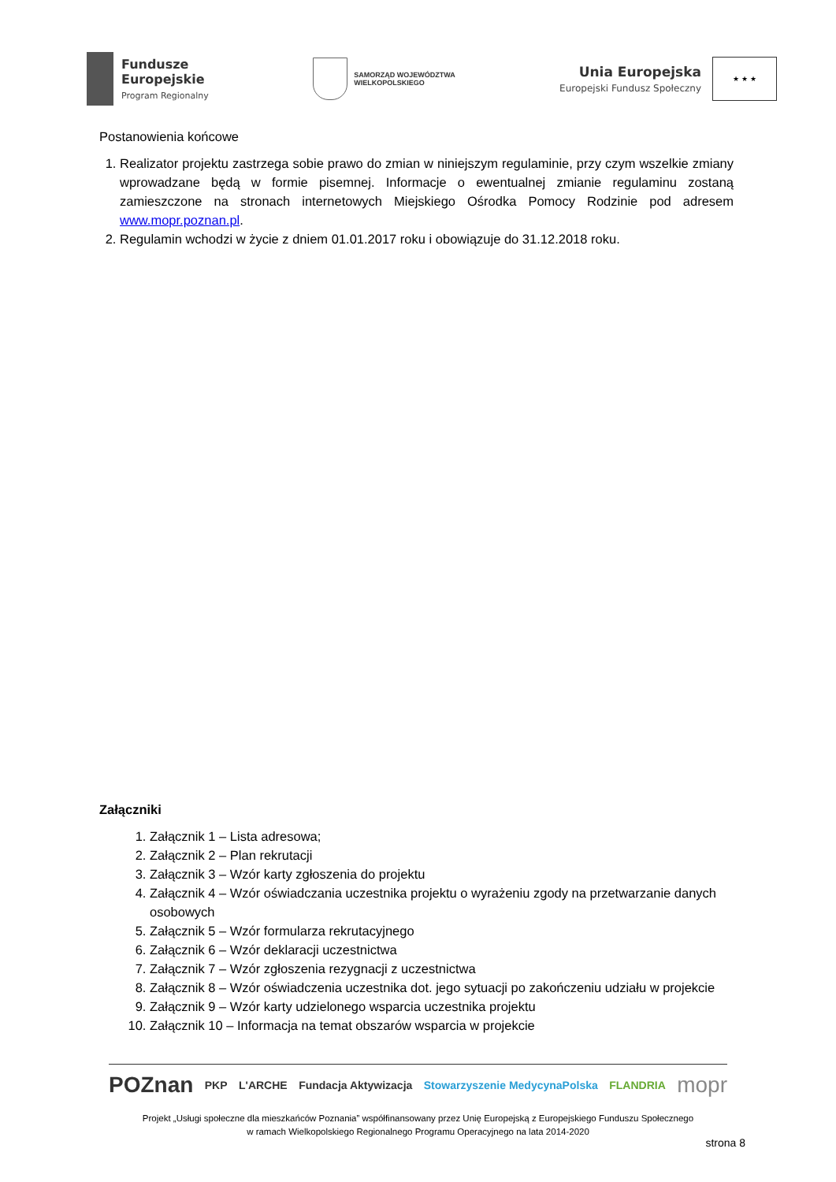Fundusze
Europejskie
Program Regionalny
SAMORZĄD WOJEWÓDZTWA
WIELKOPOLSKIEGO
Unia Europejska
Europejski Fundusz Społeczny
★ ★ ★
Postanowienia końcowe
1. Realizator projektu zastrzega sobie prawo do zmian w niniejszym regulaminie, przy czym wszelkie zmiany wprowadzane będą w formie pisemnej. Informacje o ewentualnej zmianie regulaminu zostaną zamieszczone na stronach internetowych Miejskiego Ośrodka Pomocy Rodzinie pod adresem www.mopr.poznan.pl.
2. Regulamin wchodzi w życie z dniem 01.01.2017 roku i obowiązuje do 31.12.2018 roku.
Załączniki
1. Załącznik 1 – Lista adresowa;
2. Załącznik 2 – Plan rekrutacji
3. Załącznik 3 – Wzór karty zgłoszenia do projektu
4. Załącznik 4 – Wzór oświadczania uczestnika projektu o wyrażeniu zgody na przetwarzanie danych osobowych
5. Załącznik 5 – Wzór formularza rekrutacyjnego
6. Załącznik 6 – Wzór deklaracji uczestnictwa
7. Załącznik 7 – Wzór zgłoszenia rezygnacji z uczestnictwa
8. Załącznik 8 – Wzór oświadczenia uczestnika dot. jego sytuacji po zakończeniu udziału w projekcie
9. Załącznik 9 – Wzór karty udzielonego wsparcia uczestnika projektu
10. Załącznik 10 – Informacja na temat obszarów wsparcia w projekcie
POZnan PKP L'ARCHE Fundacja Aktywizacja Stowarzyszenie MedycynaPolska FLANDRIA mopr
Projekt „Usługi społeczne dla mieszkańców Poznania” współfinansowany przez Unię Europejską z Europejskiego Funduszu Społecznego
w ramach Wielkopolskiego Regionalnego Programu Operacyjnego na lata 2014-2020
strona 8